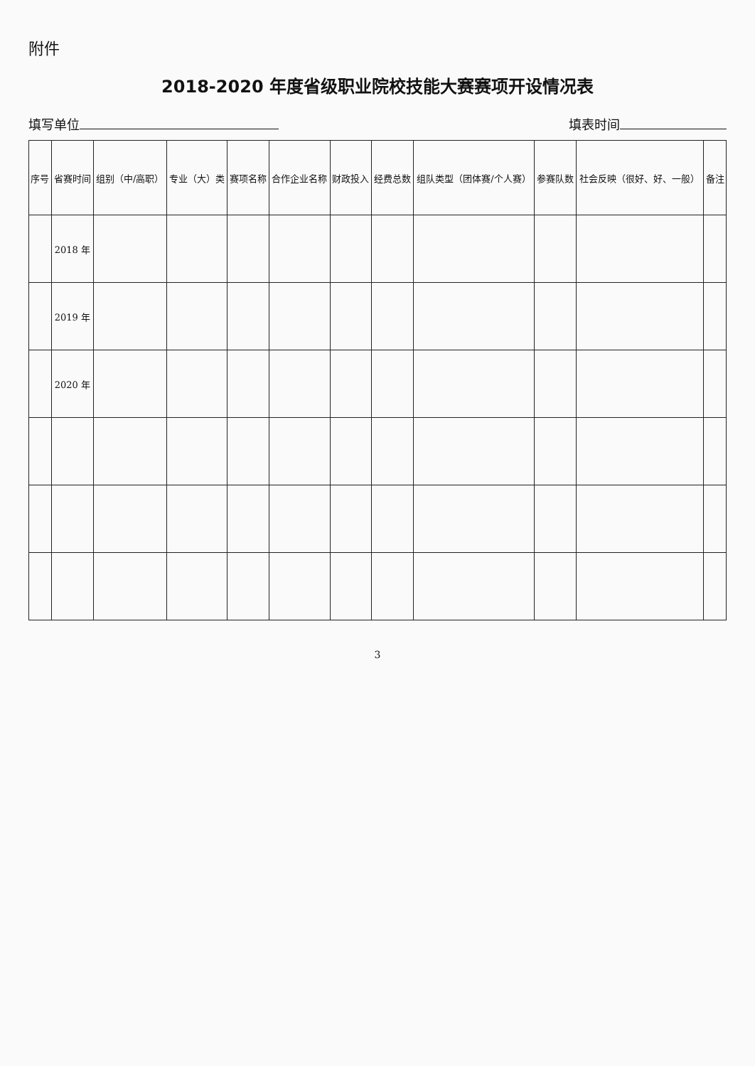附件
2018-2020 年度省级职业院校技能大赛赛项开设情况表
填写单位 填表时间
| 序号 | 省赛时间 | 组别（中/高职） | 专业（大）类 | 赛项名称 | 合作企业名称 | 财政投入 | 经费总数 | 组队类型（团体赛/个人赛） | 参赛队数 | 社会反映（很好、好、一般） | 备注 |
| --- | --- | --- | --- | --- | --- | --- | --- | --- | --- | --- | --- |
| | 2018 年 | | | | | | | | | | |
| | 2019 年 | | | | | | | | | | |
| | 2020 年 | | | | | | | | | | |
3